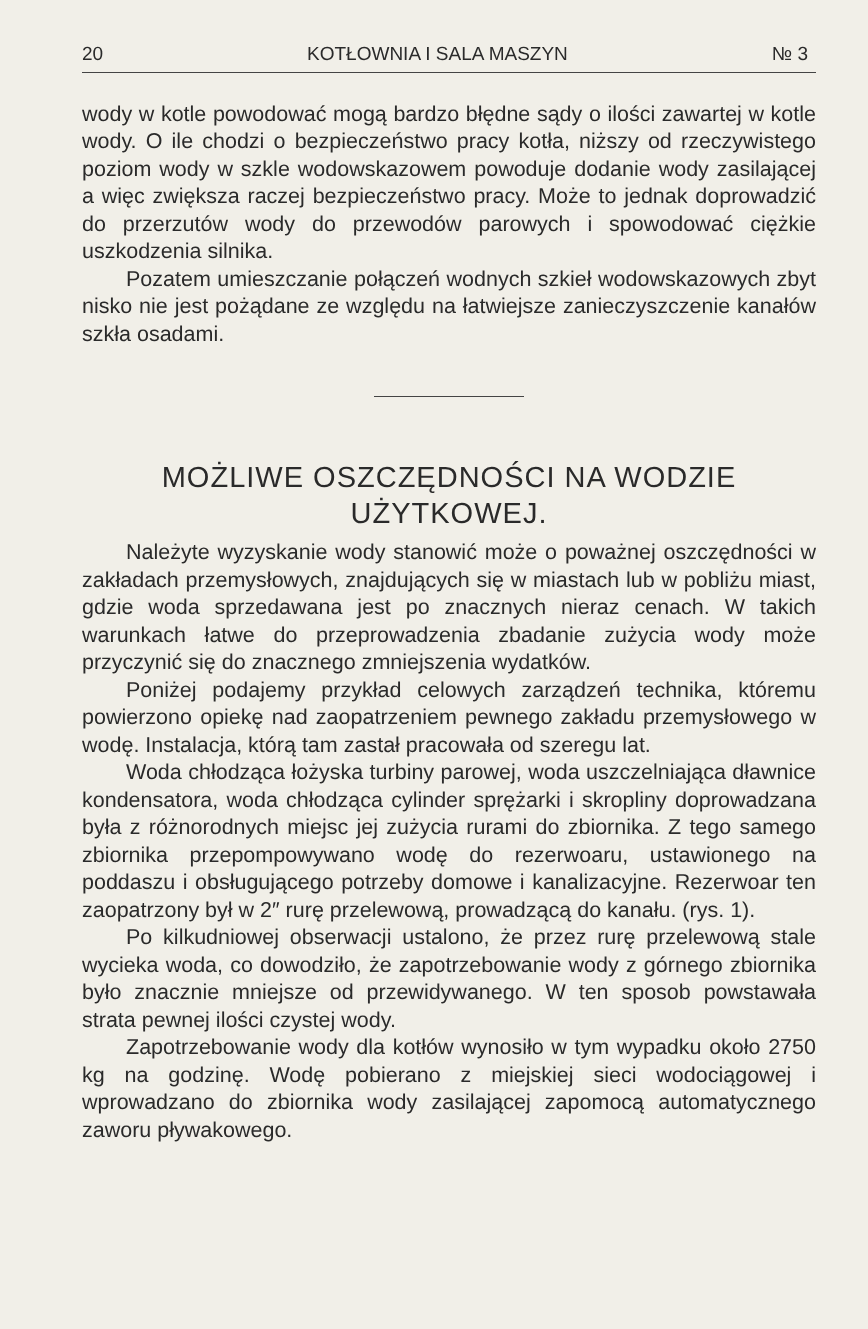20 KOTŁOWNIA I SALA MASZYN № 3
wody w kotle powodować mogą bardzo błędne sądy o ilości zawartej w kotle wody. O ile chodzi o bezpieczeństwo pracy kotła, niższy od rzeczywistego poziom wody w szkle wodowskazowem powoduje dodanie wody zasilającej a więc zwiększa raczej bezpieczeństwo pracy. Może to jednak doprowadzić do przerzutów wody do przewodów parowych i spowodować ciężkie uszkodzenia silnika.
Pozatem umieszczanie połączeń wodnych szkieł wodowskazowych zbyt nisko nie jest pożądane ze względu na łatwiejsze zanieczyszczenie kanałów szkła osadami.
MOŻLIWE OSZCZĘDNOŚCI NA WODZIE
UŻYTKOWEJ.
Należyte wyzyskanie wody stanowić może o poważnej oszczędności w zakładach przemysłowych, znajdujących się w miastach lub w pobliżu miast, gdzie woda sprzedawana jest po znacznych nieraz cenach. W takich warunkach łatwe do przeprowadzenia zbadanie zużycia wody może przyczynić się do znacznego zmniejszenia wydatków.
Poniżej podajemy przykład celowych zarządzeń technika, któremu powierzono opiekę nad zaopatrzeniem pewnego zakładu przemysłowego w wodę. Instalacja, którą tam zastał pracowała od szeregu lat.
Woda chłodząca łożyska turbiny parowej, woda uszczelniająca dławnice kondensatora, woda chłodząca cylinder sprężarki i skropliny doprowadzana była z różnorodnych miejsc jej zużycia rurami do zbiornika. Z tego samego zbiornika przepompowywano wodę do rezerwoaru, ustawionego na poddaszu i obsługującego potrzeby domowe i kanalizacyjne. Rezerwoar ten zaopatrzony był w 2″ rurę przelewową, prowadzącą do kanału. (rys. 1).
Po kilkudniowej obserwacji ustalono, że przez rurę przelewową stale wycieka woda, co dowodziło, że zapotrzebowanie wody z górnego zbiornika było znacznie mniejsze od przewidywanego. W ten sposob powstawała strata pewnej ilości czystej wody.
Zapotrzebowanie wody dla kotłów wynosiło w tym wypadku około 2750 kg na godzinę. Wodę pobierano z miejskiej sieci wodociągowej i wprowadzano do zbiornika wody zasilającej zapomocą automatycznego zaworu pływakowego.